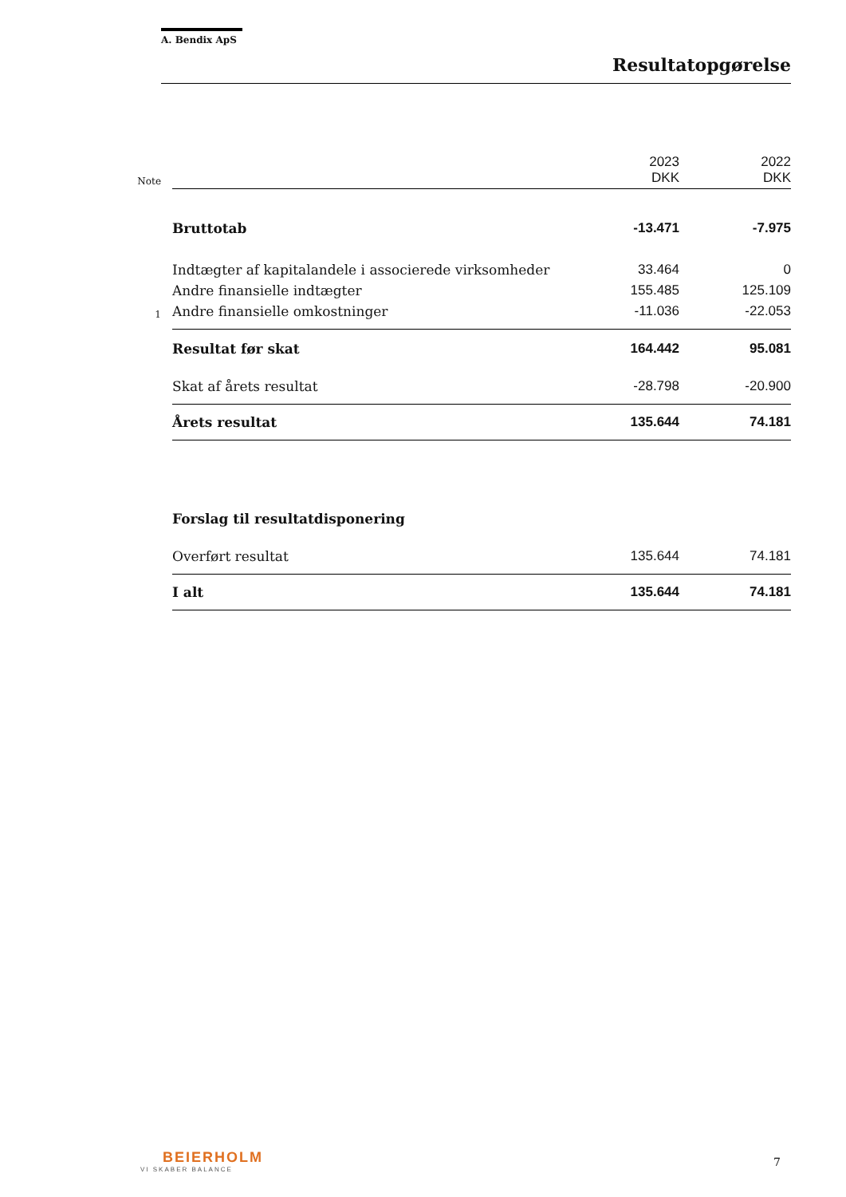A. Bendix ApS
Resultatopgørelse
| Note | | 2023 DKK | 2022 DKK |
| --- | --- | --- | --- |
| | Bruttotab | -13.471 | -7.975 |
| | Indtægter af kapitalandele i associerede virksomheder | 33.464 | 0 |
| | Andre finansielle indtægter | 155.485 | 125.109 |
| 1 | Andre finansielle omkostninger | -11.036 | -22.053 |
| | Resultat før skat | 164.442 | 95.081 |
| | Skat af årets resultat | -28.798 | -20.900 |
| | Årets resultat | 135.644 | 74.181 |
| | Forslag til resultatdisponering | | |
| | Overført resultat | 135.644 | 74.181 |
| | I alt | 135.644 | 74.181 |
BEIERHOLM
VI SKABER BALANCE
7